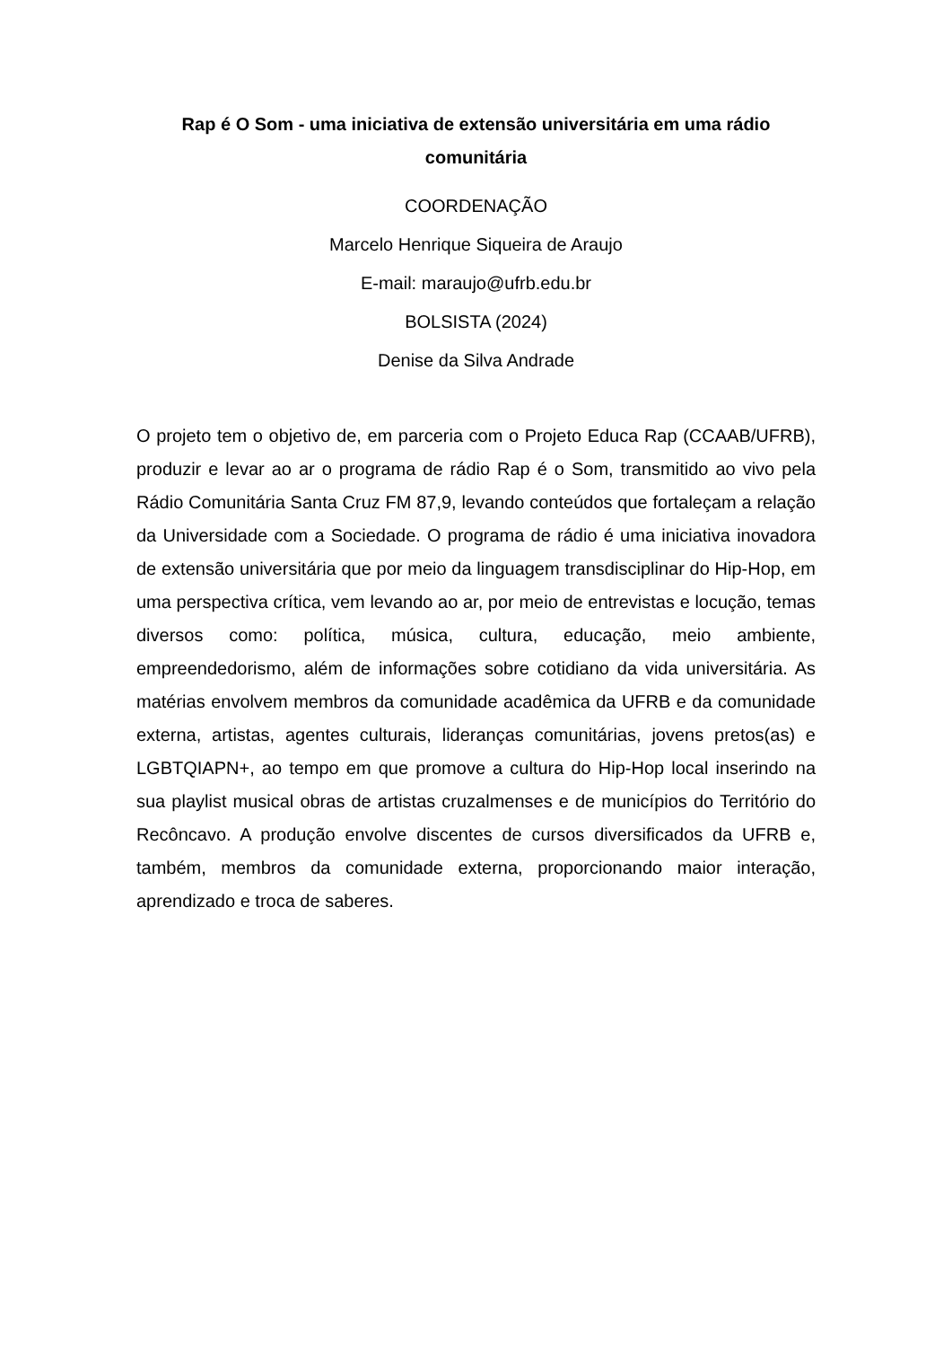Rap é O Som - uma iniciativa de extensão universitária em uma rádio comunitária
COORDENAÇÃO
Marcelo Henrique Siqueira de Araujo
E-mail: maraujo@ufrb.edu.br
BOLSISTA (2024)
Denise da Silva Andrade
O projeto tem o objetivo de, em parceria com o Projeto Educa Rap (CCAAB/UFRB), produzir e levar ao ar o programa de rádio Rap é o Som, transmitido ao vivo pela Rádio Comunitária Santa Cruz FM 87,9, levando conteúdos que fortaleçam a relação da Universidade com a Sociedade. O programa de rádio é uma iniciativa inovadora de extensão universitária que por meio da linguagem transdisciplinar do Hip-Hop, em uma perspectiva crítica, vem levando ao ar, por meio de entrevistas e locução, temas diversos como: política, música, cultura, educação, meio ambiente, empreendedorismo, além de informações sobre cotidiano da vida universitária. As matérias envolvem membros da comunidade acadêmica da UFRB e da comunidade externa, artistas, agentes culturais, lideranças comunitárias, jovens pretos(as) e LGBTQIAPN+, ao tempo em que promove a cultura do Hip-Hop local inserindo na sua playlist musical obras de artistas cruzalmenses e de municípios do Território do Recôncavo. A produção envolve discentes de cursos diversificados da UFRB e, também, membros da comunidade externa, proporcionando maior interação, aprendizado e troca de saberes.